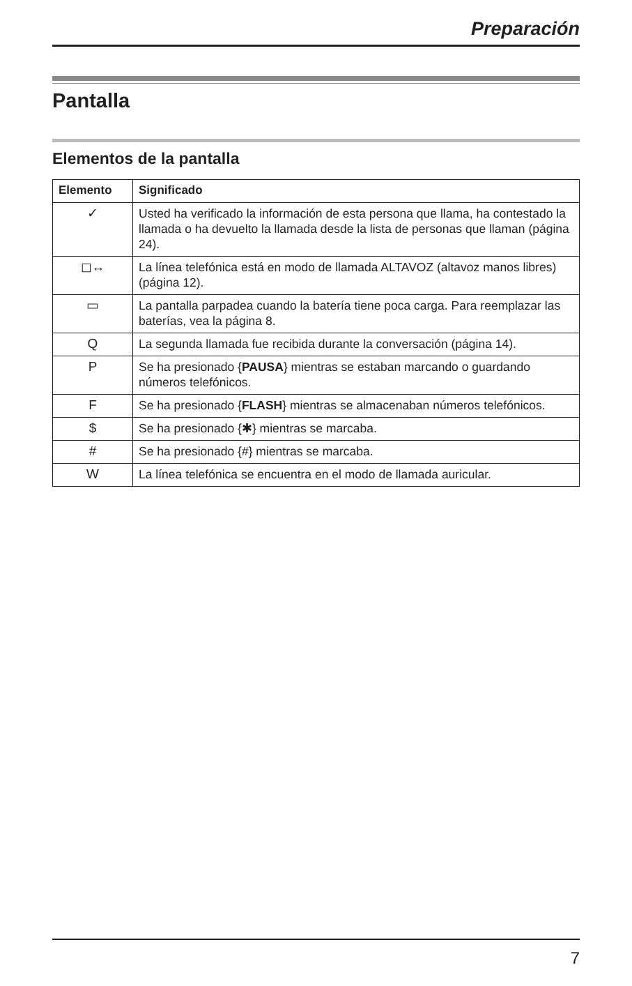Preparación
Pantalla
Elementos de la pantalla
| Elemento | Significado |
| --- | --- |
| ✓ | Usted ha verificado la información de esta persona que llama, ha contestado la llamada o ha devuelto la llamada desde la lista de personas que llaman (página 24). |
| ◻↔ | La línea telefónica está en modo de llamada ALTAVOZ (altavoz manos libres) (página 12). |
| ▭ | La pantalla parpadea cuando la batería tiene poca carga. Para reemplazar las baterías, vea la página 8. |
| Q | La segunda llamada fue recibida durante la conversación (página 14). |
| P | Se ha presionado { PAUSA } mientras se estaban marcando o guardando números telefónicos. |
| F | Se ha presionado { FLASH } mientras se almacenaban números telefónicos. |
| $ | Se ha presionado {✱} mientras se marcaba. |
| # | Se ha presionado {#} mientras se marcaba. |
| W | La línea telefónica se encuentra en el modo de llamada auricular. |
7